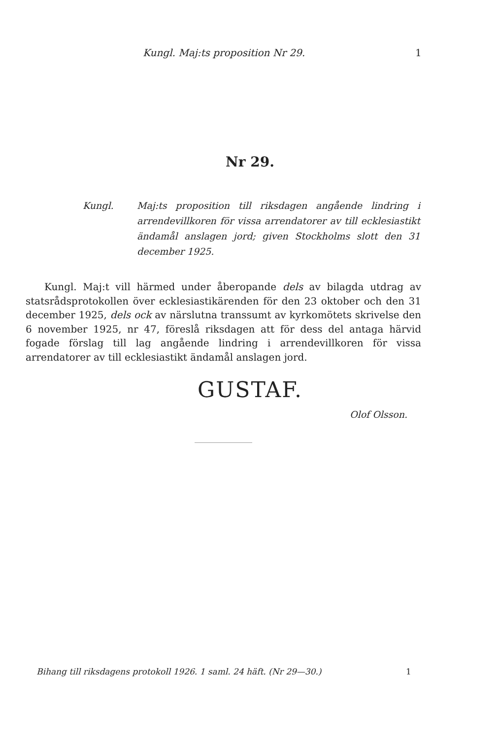Kungl. Maj:ts proposition Nr 29. 1
Nr 29.
Kungl.
Maj:ts proposition till riksdagen angående lindring i arrendevillkoren för vissa arrendatorer av till ecklesiastikt ändamål anslagen jord; given Stockholms slott den 31 december 1925.
Kungl. Maj:t vill härmed under åberopande dels av bilagda utdrag av statsrådsprotokollen över ecklesiastikärenden för den 23 oktober och den 31 december 1925, dels ock av närslutna transsumt av kyrkomötets skrivelse den 6 november 1925, nr 47, föreslå riksdagen att för dess del antaga härvid fogade förslag till lag angående lindring i arrendevillkoren för vissa arrendatorer av till ecklesiastikt ändamål anslagen jord.
GUSTAF.
Olof Olsson.
Bihang till riksdagens protokoll 1926. 1 saml. 24 häft. (Nr 29—30.)
1